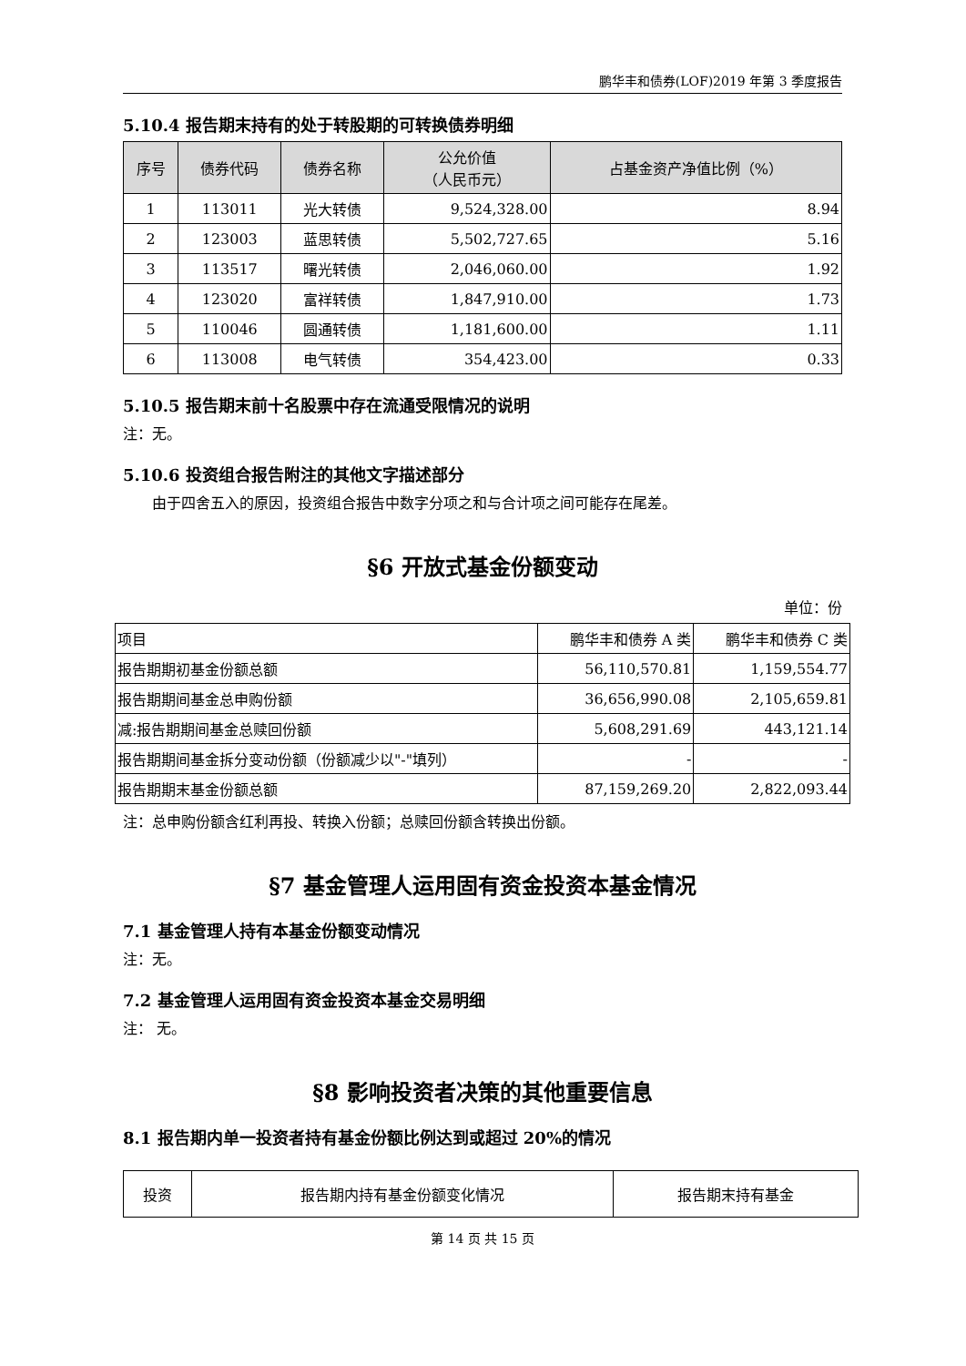鹏华丰和债券(LOF)2019 年第 3 季度报告
5.10.4 报告期末持有的处于转股期的可转换债券明细
| 序号 | 债券代码 | 债券名称 | 公允价值 （人民币元） | 占基金资产净值比例（%） |
| --- | --- | --- | --- | --- |
| 1 | 113011 | 光大转债 | 9,524,328.00 | 8.94 |
| 2 | 123003 | 蓝思转债 | 5,502,727.65 | 5.16 |
| 3 | 113517 | 曙光转债 | 2,046,060.00 | 1.92 |
| 4 | 123020 | 富祥转债 | 1,847,910.00 | 1.73 |
| 5 | 110046 | 圆通转债 | 1,181,600.00 | 1.11 |
| 6 | 113008 | 电气转债 | 354,423.00 | 0.33 |
5.10.5 报告期末前十名股票中存在流通受限情况的说明
注：无。
5.10.6 投资组合报告附注的其他文字描述部分
由于四舍五入的原因，投资组合报告中数字分项之和与合计项之间可能存在尾差。
§6 开放式基金份额变动
单位：份
| 项目 | 鹏华丰和债券 A 类 | 鹏华丰和债券 C 类 |
| 报告期期初基金份额总额 | 56,110,570.81 | 1,159,554.77 |
| 报告期期间基金总申购份额 | 36,656,990.08 | 2,105,659.81 |
| 减:报告期期间基金总赎回份额 | 5,608,291.69 | 443,121.14 |
| 报告期期间基金拆分变动份额（份额减少以"-"填列） | - | - |
| 报告期期末基金份额总额 | 87,159,269.20 | 2,822,093.44 |
注：总申购份额含红利再投、转换入份额；总赎回份额含转换出份额。
§7 基金管理人运用固有资金投资本基金情况
7.1 基金管理人持有本基金份额变动情况
注：无。
7.2 基金管理人运用固有资金投资本基金交易明细
注： 无。
§8 影响投资者决策的其他重要信息
8.1 报告期内单一投资者持有基金份额比例达到或超过 20%的情况
| 投资 | 报告期内持有基金份额变化情况 | 报告期末持有基金 |
第 14 页 共 15 页